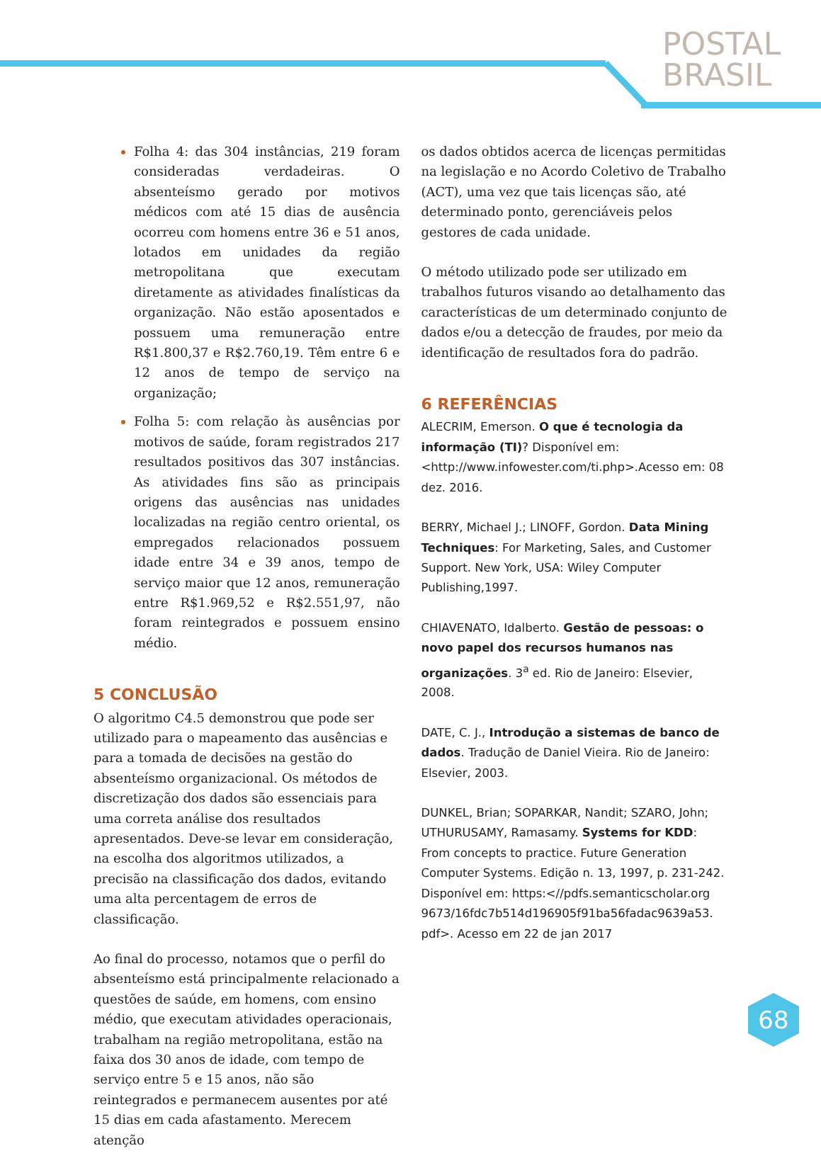POSTAL
BRASIL
Folha 4: das 304 instâncias, 219 foram consideradas verdadeiras. O absenteísmo gerado por motivos médicos com até 15 dias de ausência ocorreu com homens entre 36 e 51 anos, lotados em unidades da região metropolitana que executam diretamente as atividades finalísticas da organização. Não estão aposentados e possuem uma remuneração entre R$1.800,37 e R$2.760,19. Têm entre 6 e 12 anos de tempo de serviço na organização;
Folha 5: com relação às ausências por motivos de saúde, foram registrados 217 resultados positivos das 307 instâncias. As atividades fins são as principais origens das ausências nas unidades localizadas na região centro oriental, os empregados relacionados possuem idade entre 34 e 39 anos, tempo de serviço maior que 12 anos, remuneração entre R$1.969,52 e R$2.551,97, não foram reintegrados e possuem ensino médio.
5 CONCLUSÃO
O algoritmo C4.5 demonstrou que pode ser utilizado para o mapeamento das ausências e para a tomada de decisões na gestão do absenteísmo organizacional. Os métodos de discretização dos dados são essenciais para uma correta análise dos resultados apresentados. Deve-se levar em consideração, na escolha dos algoritmos utilizados, a precisão na classificação dos dados, evitando uma alta percentagem de erros de classificação.
Ao final do processo, notamos que o perfil do absenteísmo está principalmente relacionado a questões de saúde, em homens, com ensino médio, que executam atividades operacionais, trabalham na região metropolitana, estão na faixa dos 30 anos de idade, com tempo de serviço entre 5 e 15 anos, não são reintegrados e permanecem ausentes por até 15 dias em cada afastamento. Merecem atenção
os dados obtidos acerca de licenças permitidas na legislação e no Acordo Coletivo de Trabalho (ACT), uma vez que tais licenças são, até determinado ponto, gerenciáveis pelos gestores de cada unidade.
O método utilizado pode ser utilizado em trabalhos futuros visando ao detalhamento das características de um determinado conjunto de dados e/ou a detecção de fraudes, por meio da identificação de resultados fora do padrão.
6 REFERÊNCIAS
ALECRIM, Emerson. O que é tecnologia da informação (TI)? Disponível em: <http://www.infowester.com/ti.php>.Acesso em: 08 dez. 2016.
BERRY, Michael J.; LINOFF, Gordon. Data Mining Techniques: For Marketing, Sales, and Customer Support. New York, USA: Wiley Computer Publishing,1997.
CHIAVENATO, Idalberto. Gestão de pessoas: o novo papel dos recursos humanos nas organizações. 3<sup>a</sup> ed. Rio de Janeiro: Elsevier, 2008.
DATE, C. J., Introdução a sistemas de banco de dados. Tradução de Daniel Vieira. Rio de Janeiro: Elsevier, 2003.
DUNKEL, Brian; SOPARKAR, Nandit; SZARO, John; UTHURUSAMY, Ramasamy. Systems for KDD: From concepts to practice. Future Generation Computer Systems. Edição n. 13, 1997, p. 231-242. Disponível em: https:<//pdfs.semanticscholar.org 9673/16fdc7b514d196905f91ba56fadac9639a53. pdf>. Acesso em 22 de jan 2017
68